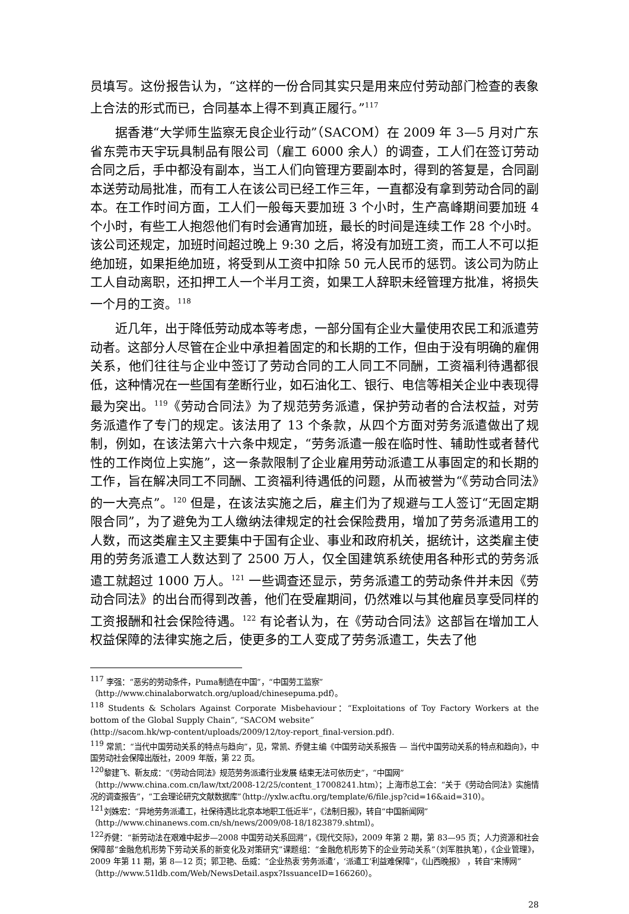员填写。这份报告认为，“这样的一份合同其实只是用来应付劳动部门检查的表象上合法的形式而已，合同基本上得不到真正履行。”<sup>117</sup>
据香港“大学师生监察无良企业行动”（SACOM）在 2009 年 3—5 月对广东省东莞市天宇玩具制品有限公司（雇工 6000 余人）的调查，工人们在签订劳动合同之后，手中都没有副本，当工人们向管理方要副本时，得到的答复是，合同副本送劳动局批准，而有工人在该公司已经工作三年，一直都没有拿到劳动合同的副本。在工作时间方面，工人们一般每天要加班 3 个小时，生产高峰期间要加班 4 个小时，有些工人抱怨他们有时会通宵加班，最长的时间是连续工作 28 个小时。该公司还规定，加班时间超过晚上 9:30 之后，将没有加班工资，而工人不可以拒绝加班，如果拒绝加班，将受到从工资中扣除 50 元人民币的惩罚。该公司为防止工人自动离职，还扣押工人一个半月工资，如果工人辞职未经管理方批准，将损失一个月的工资。<sup>118</sup>
近几年，出于降低劳动成本等考虑，一部分国有企业大量使用农民工和派遣劳动者。这部分人尽管在企业中承担着固定的和长期的工作，但由于没有明确的雇佣关系，他们往往与企业中签订了劳动合同的工人同工不同酬，工资福利待遇都很低，这种情况在一些国有垄断行业，如石油化工、银行、电信等相关企业中表现得最为突出。<sup>119</sup>《劳动合同法》为了规范劳务派遣，保护劳动者的合法权益，对劳务派遣作了专门的规定。该法用了 13 个条款，从四个方面对劳务派遣做出了规制，例如，在该法第六十六条中规定，“劳务派遣一般在临时性、辅助性或者替代性的工作岗位上实施”，这一条款限制了企业雇用劳动派遣工从事固定的和长期的工作，旨在解决同工不同酬、工资福利待遇低的问题，从而被誉为“《劳动合同法》的一大亮点”。<sup>120</sup> 但是，在该法实施之后，雇主们为了规避与工人签订“无固定期限合同”，为了避免为工人缴纳法律规定的社会保险费用，增加了劳务派遣用工的人数，而这类雇主又主要集中于国有企业、事业和政府机关，据统计，这类雇主使用的劳务派遣工人数达到了 2500 万人，仅全国建筑系统使用各种形式的劳务派遣工就超过 1000 万人。<sup>121</sup> 一些调查还显示，劳务派遣工的劳动条件并未因《劳动合同法》的出台而得到改善，他们在受雇期间，仍然难以与其他雇员享受同样的工资报酬和社会保险待遇。<sup>122</sup> 有论者认为，在《劳动合同法》这部旨在增加工人权益保障的法律实施之后，使更多的工人变成了劳务派遣工，失去了他
<sup>117</sup> 李强：“恶劣的劳动条件，Puma制造在中国”，“中国劳工监察”
（http://www.chinalaborwatch.org/upload/chinesepuma.pdf）。
<sup>118</sup> Students & Scholars Against Corporate Misbehaviour：“Exploitations of Toy Factory Workers at the bottom of the Global Supply Chain”, “SACOM website”
(http://sacom.hk/wp-content/uploads/2009/12/toy-report_final-version.pdf).
<sup>119</sup> 常凯：“当代中国劳动关系的特点与趋向”，见，常凯、乔健主编《中国劳动关系报告 — 当代中国劳动关系的特点和趋向》，中国劳动社会保障出版社，2009 年版，第 22 页。
<sup>120</sup> 黎建飞、靳友成：“《劳动合同法》规范劳务派遣行业发展 结束无法可依历史”，“中国网”
（http://www.china.com.cn/law/txt/2008-12/25/content_17008241.htm）；上海市总工会：“关于《劳动合同法》实施情况的调查报告”，“工会理论研究文献数据库”（http://yxlw.acftu.org/template/6/file.jsp?cid=16&aid=310）。
<sup>121</sup> 刘姝宏：“异地劳务派遣工，社保待遇比北京本地职工低近半”，《法制日报》，转自“中国新闻网”
（http://www.chinanews.com.cn/sh/news/2009/08-18/1823879.shtml）。
<sup>122</sup> 乔健：“新劳动法在艰难中起步—2008 中国劳动关系回溯”，《现代交际》，2009 年第 2 期，第 83—95 页；人力资源和社会保障部“金融危机形势下劳动关系的新变化及对策研究”课题组：“金融危机形势下的企业劳动关系”（刘军胜执笔），《企业管理》，2009 年第 11 期，第 8—12 页；郭卫艳、岳威：“企业热衷‘劳务派遣’，‘派遣工’利益难保障”，《山西晚报》 ，转自“来博网”
（http://www.51ldb.com/Web/NewsDetail.aspx?IssuanceID=166260）。
28